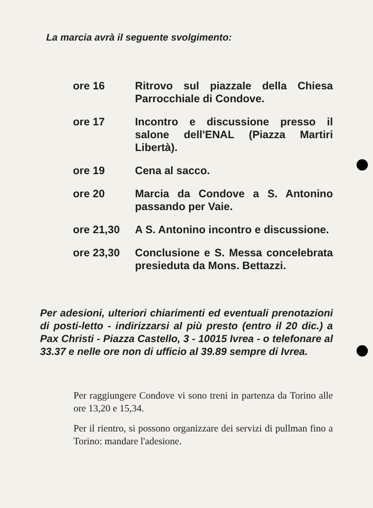La marcia avrà il seguente svolgimento:
| ore 16 | Ritrovo sul piazzale della Chiesa Parrocchiale di Condove. |
| ore 17 | Incontro e discussione presso il salone dell'ENAL (Piazza Martiri Libertà). |
| ore 19 | Cena al sacco. |
| ore 20 | Marcia da Condove a S. Antonino passando per Vaie. |
| ore 21,30 | A S. Antonino incontro e discussione. |
| ore 23,30 | Conclusione e S. Messa concelebrata presieduta da Mons. Bettazzi. |
Per adesioni, ulteriori chiarimenti ed eventuali prenotazioni di posti-letto - indirizzarsi al più presto (entro il 20 dic.) a Pax Christi - Piazza Castello, 3 - 10015 Ivrea - o telefonare al 33.37 e nelle ore non di ufficio al 39.89 sempre di Ivrea.
Per raggiungere Condove vi sono treni in partenza da Torino alle ore 13,20 e 15,34.
Per il rientro, si possono organizzare dei servizi di pullman fino a Torino: mandare l'adesione.